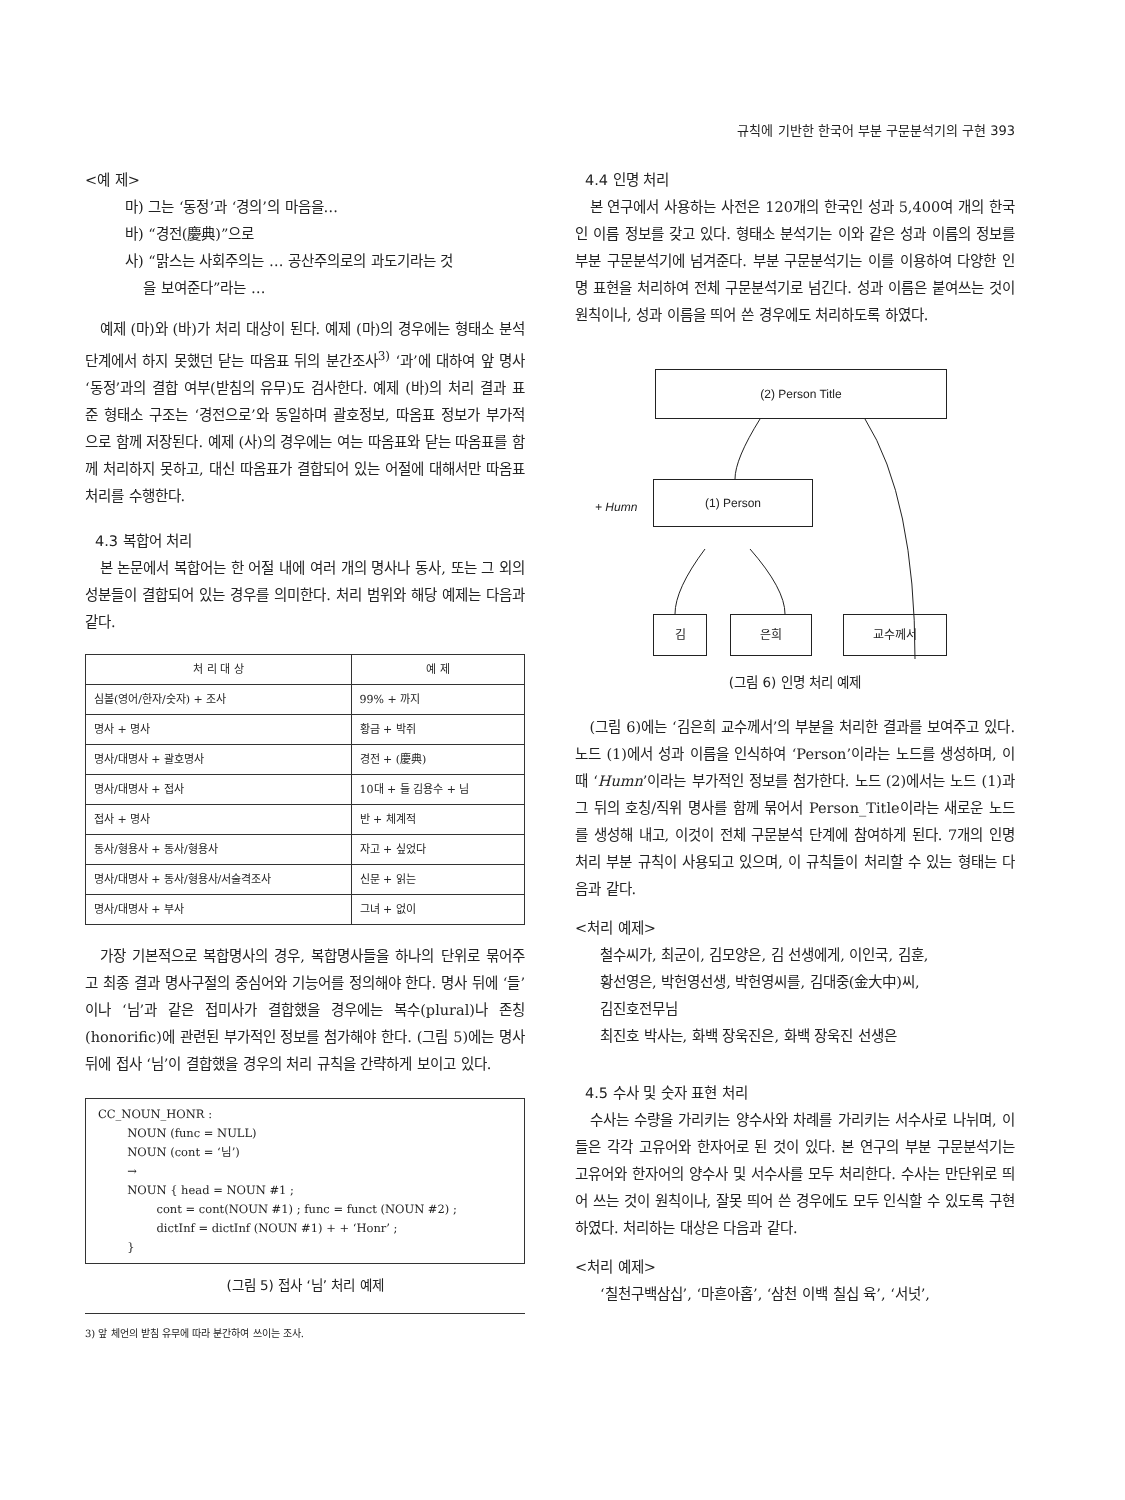규칙에 기반한 한국어 부분 구문분석기의 구현 393
<예 제>
마) 그는 ‘동정’과 ‘경의’의 마음을…
바) “경전(慶典)”으로
사) “맑스는 사회주의는 … 공산주의로의 과도기라는 것
을 보여준다”라는 …
예제 (마)와 (바)가 처리 대상이 된다. 예제 (마)의 경우에는 형태소 분석 단계에서 하지 못했던 닫는 따옴표 뒤의 분간조사<sup>3)</sup> ‘과’에 대하여 앞 명사 ‘동정’과의 결합 여부(받침의 유무)도 검사한다. 예제 (바)의 처리 결과 표준 형태소 구조는 ‘경전으로’와 동일하며 괄호정보, 따옴표 정보가 부가적으로 함께 저장된다. 예제 (사)의 경우에는 여는 따옴표와 닫는 따옴표를 함께 처리하지 못하고, 대신 따옴표가 결합되어 있는 어절에 대해서만 따옴표 처리를 수행한다.
4.3 복합어 처리
본 논문에서 복합어는 한 어절 내에 여러 개의 명사나 동사, 또는 그 외의 성분들이 결합되어 있는 경우를 의미한다. 처리 범위와 해당 예제는 다음과 같다.
| 처 리 대 상 | 예 제 |
| --- | --- |
| 심볼(영어/한자/숫자) + 조사 | 99% + 까지 |
| 명사 + 명사 | 황금 + 박쥐 |
| 명사/대명사 + 괄호명사 | 경전 + (慶典) |
| 명사/대명사 + 접사 | 10대 + 들 김용수 + 님 |
| 접사 + 명사 | 반 + 체계적 |
| 동사/형용사 + 동사/형용사 | 자고 + 싶었다 |
| 명사/대명사 + 동사/형용사/서술격조사 | 신문 + 읽는 |
| 명사/대명사 + 부사 | 그녀 + 없이 |
가장 기본적으로 복합명사의 경우, 복합명사들을 하나의 단위로 묶어주고 최종 결과 명사구절의 중심어와 기능어를 정의해야 한다. 명사 뒤에 ‘들’이나 ‘님’과 같은 접미사가 결합했을 경우에는 복수(plural)나 존칭(honorific)에 관련된 부가적인 정보를 첨가해야 한다. (그림 5)에는 명사 뒤에 접사 ‘님’이 결합했을 경우의 처리 규칙을 간략하게 보이고 있다.
CC_NOUN_HONR :
NOUN (func = NULL)
NOUN (cont = ‘님’)
→
NOUN { head = NOUN #1 ;
cont = cont(NOUN #1) ; func = funct (NOUN #2) ;
dictInf = dictInf (NOUN #1) + + ‘Honr’ ;
}
(그림 5) 접사 ‘님’ 처리 예제
3) 앞 체언의 받침 유무에 따라 분간하여 쓰이는 조사.
4.4 인명 처리
본 연구에서 사용하는 사전은 120개의 한국인 성과 5,400여 개의 한국인 이름 정보를 갖고 있다. 형태소 분석기는 이와 같은 성과 이름의 정보를 부분 구문분석기에 넘겨준다. 부분 구문분석기는 이를 이용하여 다양한 인명 표현을 처리하여 전체 구문분석기로 넘긴다. 성과 이름은 붙여쓰는 것이 원칙이나, 성과 이름을 띄어 쓴 경우에도 처리하도록 하였다.
(2) Person Title
+ Humn
(1) Person
김 은희 교수께서
(그림 6) 인명 처리 예제
(그림 6)에는 ‘김은희 교수께서’의 부분을 처리한 결과를 보여주고 있다. 노드 (1)에서 성과 이름을 인식하여 ‘Person’이라는 노드를 생성하며, 이때 ‘Humn’이라는 부가적인 정보를 첨가한다. 노드 (2)에서는 노드 (1)과 그 뒤의 호칭/직위 명사를 함께 묶어서 Person_Title이라는 새로운 노드를 생성해 내고, 이것이 전체 구문분석 단계에 참여하게 된다. 7개의 인명 처리 부분 규칙이 사용되고 있으며, 이 규칙들이 처리할 수 있는 형태는 다음과 같다.
<처리 예제>
철수씨가, 최군이, 김모양은, 김 선생에게, 이인국, 김훈,
황선영은, 박헌영선생, 박헌영씨를, 김대중(金大中)씨,
김진호전무님
최진호 박사는, 화백 장욱진은, 화백 장욱진 선생은
4.5 수사 및 숫자 표현 처리
수사는 수량을 가리키는 양수사와 차례를 가리키는 서수사로 나뉘며, 이들은 각각 고유어와 한자어로 된 것이 있다. 본 연구의 부분 구문분석기는 고유어와 한자어의 양수사 및 서수사를 모두 처리한다. 수사는 만단위로 띄어 쓰는 것이 원칙이나, 잘못 띄어 쓴 경우에도 모두 인식할 수 있도록 구현하였다. 처리하는 대상은 다음과 같다.
<처리 예제>
‘칠천구백삼십’, ‘마흔아홉’, ‘삼천 이백 칠십 육’, ‘서넛’,